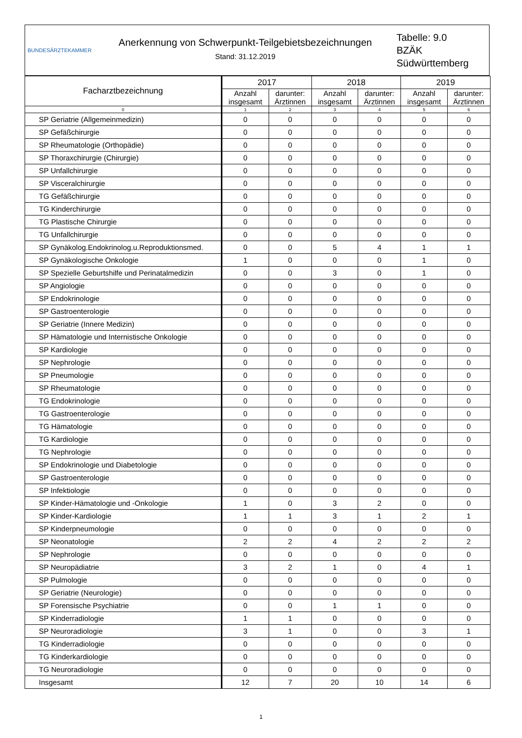BUNDESÄRZTEKAMMER
Anerkennung von Schwerpunkt-Teilgebietsbezeichnungen
Stand: 31.12.2019
Tabelle: 9.0
BZÄK
Südwürttemberg
| Facharztbezeichnung | 2017 | | 2018 | | 2019 | |
| --- | --- | --- | --- | --- | --- | --- |
| | Anzahl insgesamt | darunter: Ärztinnen | Anzahl insgesamt | darunter: Ärztinnen | Anzahl insgesamt | darunter: Ärztinnen |
| 0 | 1 | 2 | 3 | 4 | 5 | 6 |
| SP Geriatrie (Allgemeinmedizin) | 0 | 0 | 0 | 0 | 0 | 0 |
| SP Gefäßchirurgie | 0 | 0 | 0 | 0 | 0 | 0 |
| SP Rheumatologie (Orthopädie) | 0 | 0 | 0 | 0 | 0 | 0 |
| SP Thoraxchirurgie (Chirurgie) | 0 | 0 | 0 | 0 | 0 | 0 |
| SP Unfallchirurgie | 0 | 0 | 0 | 0 | 0 | 0 |
| SP Visceralchirurgie | 0 | 0 | 0 | 0 | 0 | 0 |
| TG Gefäßchirurgie | 0 | 0 | 0 | 0 | 0 | 0 |
| TG Kinderchirurgie | 0 | 0 | 0 | 0 | 0 | 0 |
| TG Plastische Chirurgie | 0 | 0 | 0 | 0 | 0 | 0 |
| TG Unfallchirurgie | 0 | 0 | 0 | 0 | 0 | 0 |
| SP Gynäkolog.Endokrinolog.u.Reproduktionsmed. | 0 | 0 | 5 | 4 | 1 | 1 |
| SP Gynäkologische Onkologie | 1 | 0 | 0 | 0 | 1 | 0 |
| SP Spezielle Geburtshilfe und Perinatalmedizin | 0 | 0 | 3 | 0 | 1 | 0 |
| SP Angiologie | 0 | 0 | 0 | 0 | 0 | 0 |
| SP Endokrinologie | 0 | 0 | 0 | 0 | 0 | 0 |
| SP Gastroenterologie | 0 | 0 | 0 | 0 | 0 | 0 |
| SP Geriatrie (Innere Medizin) | 0 | 0 | 0 | 0 | 0 | 0 |
| SP Hämatologie und Internistische Onkologie | 0 | 0 | 0 | 0 | 0 | 0 |
| SP Kardiologie | 0 | 0 | 0 | 0 | 0 | 0 |
| SP Nephrologie | 0 | 0 | 0 | 0 | 0 | 0 |
| SP Pneumologie | 0 | 0 | 0 | 0 | 0 | 0 |
| SP Rheumatologie | 0 | 0 | 0 | 0 | 0 | 0 |
| TG Endokrinologie | 0 | 0 | 0 | 0 | 0 | 0 |
| TG Gastroenterologie | 0 | 0 | 0 | 0 | 0 | 0 |
| TG Hämatologie | 0 | 0 | 0 | 0 | 0 | 0 |
| TG Kardiologie | 0 | 0 | 0 | 0 | 0 | 0 |
| TG Nephrologie | 0 | 0 | 0 | 0 | 0 | 0 |
| SP Endokrinologie und Diabetologie | 0 | 0 | 0 | 0 | 0 | 0 |
| SP Gastroenterologie | 0 | 0 | 0 | 0 | 0 | 0 |
| SP Infektiologie | 0 | 0 | 0 | 0 | 0 | 0 |
| SP Kinder-Hämatologie und -Onkologie | 1 | 0 | 3 | 2 | 0 | 0 |
| SP Kinder-Kardiologie | 1 | 1 | 3 | 1 | 2 | 1 |
| SP Kinderpneumologie | 0 | 0 | 0 | 0 | 0 | 0 |
| SP Neonatologie | 2 | 2 | 4 | 2 | 2 | 2 |
| SP Nephrologie | 0 | 0 | 0 | 0 | 0 | 0 |
| SP Neuropädiatrie | 3 | 2 | 1 | 0 | 4 | 1 |
| SP Pulmologie | 0 | 0 | 0 | 0 | 0 | 0 |
| SP Geriatrie (Neurologie) | 0 | 0 | 0 | 0 | 0 | 0 |
| SP Forensische Psychiatrie | 0 | 0 | 1 | 1 | 0 | 0 |
| SP Kinderradiologie | 1 | 1 | 0 | 0 | 0 | 0 |
| SP Neuroradiologie | 3 | 1 | 0 | 0 | 3 | 1 |
| TG Kinderradiologie | 0 | 0 | 0 | 0 | 0 | 0 |
| TG Kinderkardiologie | 0 | 0 | 0 | 0 | 0 | 0 |
| TG Neuroradiologie | 0 | 0 | 0 | 0 | 0 | 0 |
| Insgesamt | 12 | 7 | 20 | 10 | 14 | 6 |
1